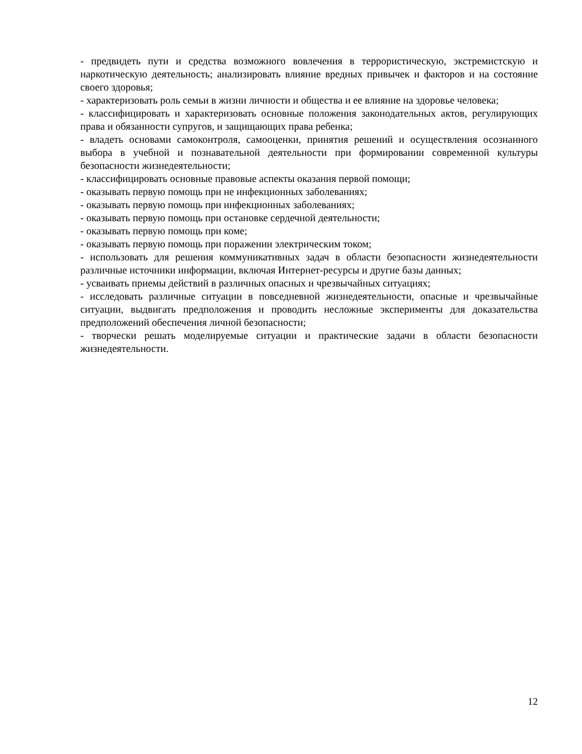- предвидеть пути и средства возможного вовлечения в террористическую, экстремистскую и наркотическую деятельность; анализировать влияние вредных привычек и факторов и на состояние своего здоровья;
- характеризовать роль семьи в жизни личности и общества и ее влияние на здоровье человека;
- классифицировать и характеризовать основные положения законодательных актов, регулирующих права и обязанности супругов, и защищающих права ребенка;
- владеть основами самоконтроля, самооценки, принятия решений и осуществления осознанного выбора в учебной и познавательной деятельности при формировании современной культуры безопасности жизнедеятельности;
- классифицировать основные правовые аспекты оказания первой помощи;
- оказывать первую помощь при не инфекционных заболеваниях;
- оказывать первую помощь при инфекционных заболеваниях;
- оказывать первую помощь при остановке сердечной деятельности;
- оказывать первую помощь при коме;
- оказывать первую помощь при поражении электрическим током;
- использовать для решения коммуникативных задач в области безопасности жизнедеятельности различные источники информации, включая Интернет-ресурсы и другие базы данных;
- усваивать приемы действий в различных опасных и чрезвычайных ситуациях;
- исследовать различные ситуации в повседневной жизнедеятельности, опасные и чрезвычайные ситуации, выдвигать предположения и проводить несложные эксперименты для доказательства предположений обеспечения личной безопасности;
- творчески решать моделируемые ситуации и практические задачи в области безопасности жизнедеятельности.
12